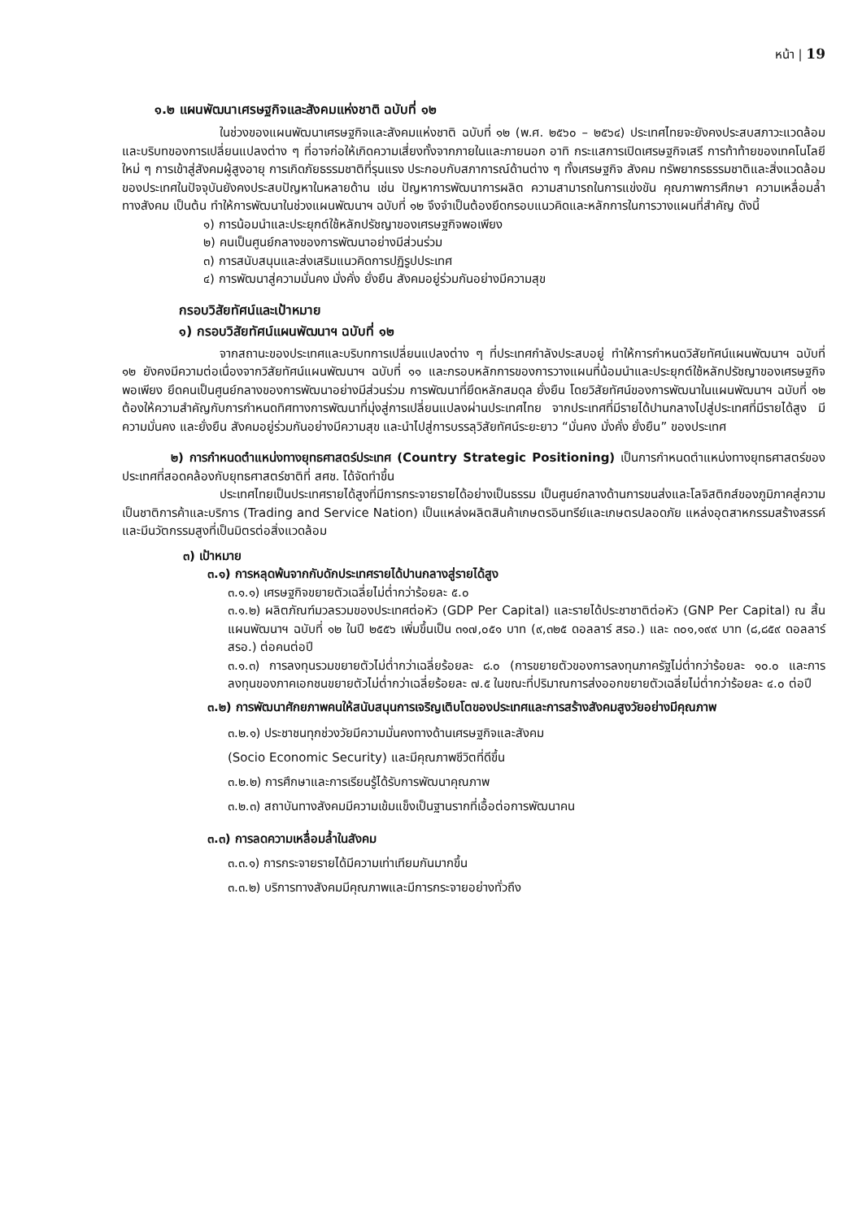หน้า | 19
๑.๒ แผนพัฒนาเศรษฐกิจและสังคมแห่งชาติ ฉบับที่ ๑๒
ในช่วงของแผนพัฒนาเศรษฐกิจและสังคมแห่งชาติ ฉบับที่ ๑๒ (พ.ศ. ๒๕๖๐ – ๒๕๖๔) ประเทศไทยจะยังคงประสบสภาวะแวดล้อม และบริบทของการเปลี่ยนแปลงต่าง ๆ ที่อาจก่อให้เกิดความเสี่ยงทั้งจากภายในและภายนอก อาทิ กระแสการเปิดเศรษฐกิจเสรี การท้าท้ายของเทคโนโลยีใหม่ ๆ การเข้าสู่สังคมผู้สูงอายุ การเกิดภัยธรรมชาติที่รุนแรง ประกอบกับสภาการณ์ด้านต่าง ๆ ทั้งเศรษฐกิจ สังคม ทรัพยากรธรรมชาติและสิ่งแวดล้อมของประเทศในปัจจุบันยังคงประสบปัญหาในหลายด้าน เช่น ปัญหาการพัฒนาการผลิต ความสามารถในการแข่งขัน คุณภาพการศึกษา ความเหลื่อมล้ำทางสังคม เป็นต้น ทำให้การพัฒนาในช่วงแผนพัฒนาฯ ฉบับที่ ๑๒ จึงจำเป็นต้องยึดกรอบแนวคิดและหลักการในการวางแผนที่สำคัญ ดังนี้
๑) การน้อมนำและประยุกต์ใช้หลักปรัชญาของเศรษฐกิจพอเพียง
๒) คนเป็นศูนย์กลางของการพัฒนาอย่างมีส่วนร่วม
๓) การสนับสนุนและส่งเสริมแนวคิดการปฏิรูปประเทศ
๔) การพัฒนาสู่ความมั่นคง มั่งคั่ง ยั่งยืน สังคมอยู่ร่วมกันอย่างมีความสุข
กรอบวิสัยทัศน์และเป้าหมาย
๑) กรอบวิสัยทัศน์แผนพัฒนาฯ ฉบับที่ ๑๒
จากสถานะของประเทศและบริบทการเปลี่ยนแปลงต่าง ๆ ที่ประเทศกำลังประสบอยู่ ทำให้การกำหนดวิสัยทัศน์แผนพัฒนาฯ ฉบับที่ ๑๒ ยังคงมีความต่อเนื่องจากวิสัยทัศน์แผนพัฒนาฯ ฉบับที่ ๑๑ และกรอบหลักการของการวางแผนที่น้อมนำและประยุกต์ใช้หลักปรัชญาของเศรษฐกิจพอเพียง ยึดคนเป็นศูนย์กลางของการพัฒนาอย่างมีส่วนร่วม การพัฒนาที่ยึดหลักสมดุล ยั่งยืน โดยวิสัยทัศน์ของการพัฒนาในแผนพัฒนาฯ ฉบับที่ ๑๒ ต้องให้ความสำคัญกับการกำหนดทิศทางการพัฒนาที่มุ่งสู่การเปลี่ยนแปลงผ่านประเทศไทย จากประเทศที่มีรายได้ปานกลางไปสู่ประเทศที่มีรายได้สูง มีความมั่นคง และยั่งยืน สังคมอยู่ร่วมกันอย่างมีความสุข และนำไปสู่การบรรลุวิสัยทัศน์ระยะยาว “มั่นคง มั่งคั่ง ยั่งยืน” ของประเทศ
๒) การกำหนดตำแหน่งทางยุทธศาสตร์ประเทศ (Country Strategic Positioning) เป็นการกำหนดตำแหน่งทางยุทธศาสตร์ของประเทศที่สอดคล้องกับยุทธศาสตร์ชาติที่ สศช. ได้จัดทำขึ้น
ประเทศไทยเป็นประเทศรายได้สูงที่มีการกระจายรายได้อย่างเป็นธรรม เป็นศูนย์กลางด้านการขนส่งและโลจิสติกส์ของภูมิภาคสู่ความเป็นชาติการค้าและบริการ (Trading and Service Nation) เป็นแหล่งผลิตสินค้าเกษตรอินทรีย์และเกษตรปลอดภัย แหล่งอุตสาหกรรมสร้างสรรค์และมีนวัตกรรมสูงที่เป็นมิตรต่อสิ่งแวดล้อม
๓) เป้าหมาย
๓.๑) การหลุดพ้นจากกับดักประเทศรายได้ปานกลางสู่รายได้สูง
๓.๑.๑) เศรษฐกิจขยายตัวเฉลี่ยไม่ต่ำกว่าร้อยละ ๕.๐
๓.๑.๒) ผลิตภัณฑ์มวลรวมของประเทศต่อหัว (GDP Per Capital) และรายได้ประชาชาติต่อหัว (GNP Per Capital) ณ สิ้นแผนพัฒนาฯ ฉบับที่ ๑๒ ในปี ๒๕๕๖ เพิ่มขึ้นเป็น ๓๑๗,๐๕๑ บาท (๙,๓๒๕ ดอลลาร์ สรอ.) และ ๓๐๑,๑๙๙ บาท (๘,๘๕๙ ดอลลาร์ สรอ.) ต่อคนต่อปี
๓.๑.๓) การลงทุนรวมขยายตัวไม่ต่ำกว่าเฉลี่ยร้อยละ ๘.๐ (การขยายตัวของการลงทุนภาครัฐไม่ต่ำกว่าร้อยละ ๑๐.๐ และการลงทุนของภาคเอกชนขยายตัวไม่ต่ำกว่าเฉลี่ยร้อยละ ๗.๕ ในขณะที่ปริมาณการส่งออกขยายตัวเฉลี่ยไม่ต่ำกว่าร้อยละ ๔.๐ ต่อปี
๓.๒) การพัฒนาศักยภาพคนให้สนับสนุนการเจริญเติบโตของประเทศและการสร้างสังคมสูงวัยอย่างมีคุณภาพ
๓.๒.๑) ประชาชนทุกช่วงวัยมีความมั่นคงทางด้านเศรษฐกิจและสังคม
(Socio Economic Security) และมีคุณภาพชีวิตที่ดีขึ้น
๓.๒.๒) การศึกษาและการเรียนรู้ได้รับการพัฒนาคุณภาพ
๓.๒.๓) สถาบันทางสังคมมีความเข้มแข็งเป็นฐานรากที่เอื้อต่อการพัฒนาคน
๓.๓) การลดความเหลื่อมล้ำในสังคม
๓.๓.๑) การกระจายรายได้มีความเท่าเทียมกันมากขึ้น
๓.๓.๒) บริการทางสังคมมีคุณภาพและมีการกระจายอย่างทั่วถึง